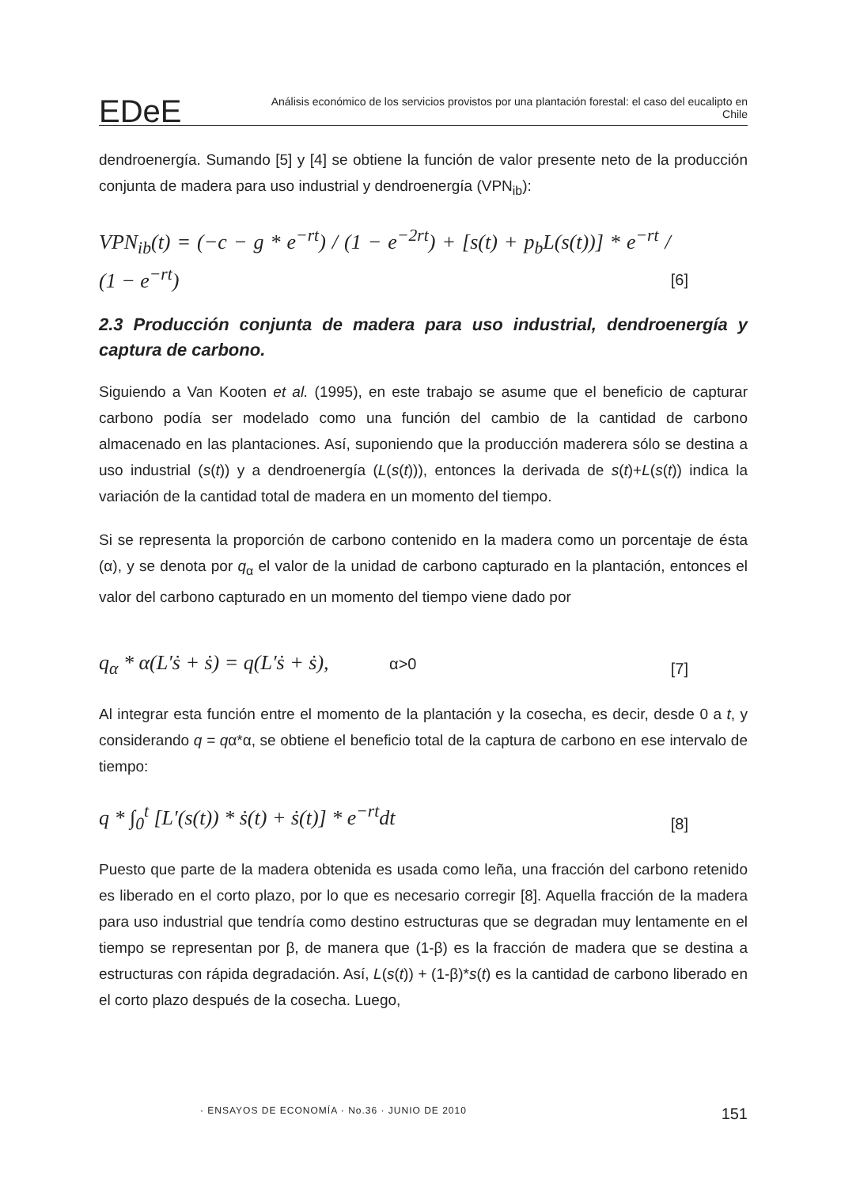EDeE Análisis económico de los servicios provistos por una plantación forestal: el caso del eucalipto en Chile
dendroenergía. Sumando [5] y [4] se obtiene la función de valor presente neto de la producción conjunta de madera para uso industrial y dendroenergía (VPN<sub>ib</sub>):
VPN<sub>ib</sub>(t) = (−c − g * e<sup>−rt</sup>) / (1 − e<sup>−2rt</sup>) + [s(t) + p<sub>b</sub>L(s(t))] * e<sup>−rt</sup> / (1 − e<sup>−rt</sup>) [6]
2.3 Producción conjunta de madera para uso industrial, dendroenergía y captura de carbono.
Siguiendo a Van Kooten et al. (1995), en este trabajo se asume que el beneficio de capturar carbono podía ser modelado como una función del cambio de la cantidad de carbono almacenado en las plantaciones. Así, suponiendo que la producción maderera sólo se destina a uso industrial (s(t)) y a dendroenergía (L(s(t))), entonces la derivada de s(t)+L(s(t)) indica la variación de la cantidad total de madera en un momento del tiempo.
Si se representa la proporción de carbono contenido en la madera como un porcentaje de ésta (α), y se denota por q<sub>α</sub> el valor de la unidad de carbono capturado en la plantación, entonces el valor del carbono capturado en un momento del tiempo viene dado por
q<sub>α</sub> * α(L′ṡ + ṡ) = q(L′ṡ + ṡ), α>0 [7]
Al integrar esta función entre el momento de la plantación y la cosecha, es decir, desde 0 a t, y considerando q = qα*α, se obtiene el beneficio total de la captura de carbono en ese intervalo de tiempo:
q * ∫<sub>0</sub><sup>t</sup> [L′(s(t)) * ṡ(t) + ṡ(t)] * e<sup>−rt</sup>dt [8]
Puesto que parte de la madera obtenida es usada como leña, una fracción del carbono retenido es liberado en el corto plazo, por lo que es necesario corregir [8]. Aquella fracción de la madera para uso industrial que tendría como destino estructuras que se degradan muy lentamente en el tiempo se representan por β, de manera que (1-β) es la fracción de madera que se destina a estructuras con rápida degradación. Así, L(s(t)) + (1-β)*s(t) es la cantidad de carbono liberado en el corto plazo después de la cosecha. Luego,
· ENSAYOS DE ECONOMÍA · No.36 · JUNIO DE 2010 151